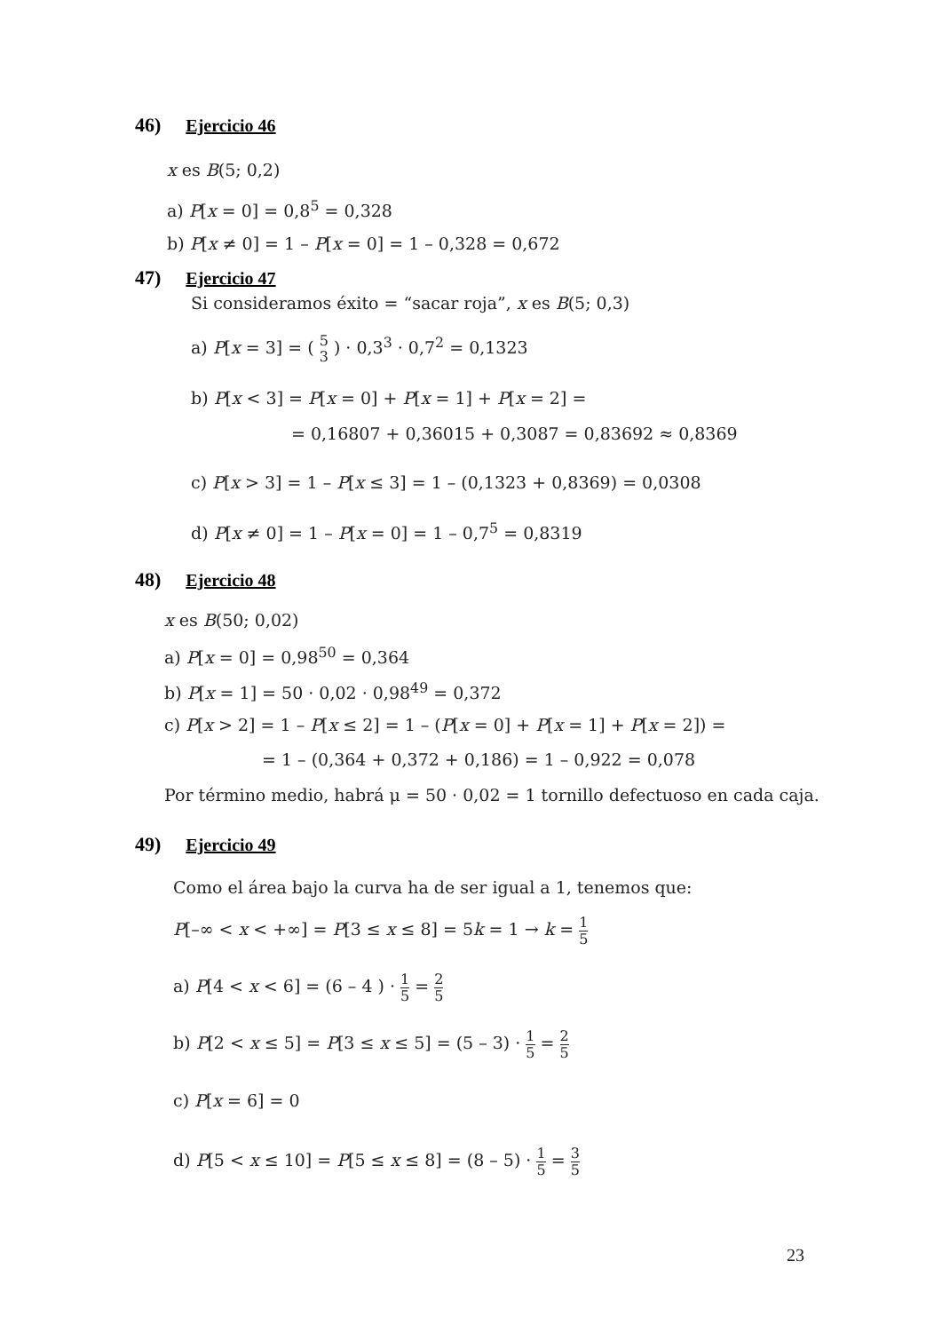46) Ejercicio 46
x es B(5; 0,2)
a) P[x = 0] = 0,8<sup>5</sup> = 0,328
b) P[x ≠ 0] = 1 – P[x = 0] = 1 – 0,328 = 0,672
47) Ejercicio 47
Si consideramos éxito = “sacar roja”, x es B(5; 0,3)
a) P[x = 3] = ( 5 3 ) · 0,3<sup>3</sup> · 0,7<sup>2</sup> = 0,1323
b) P[x < 3] = P[x = 0] + P[x = 1] + P[x = 2] =
= 0,16807 + 0,36015 + 0,3087 = 0,83692 ≈ 0,8369
c) P[x > 3] = 1 – P[x ≤ 3] = 1 – (0,1323 + 0,8369) = 0,0308
d) P[x ≠ 0] = 1 – P[x = 0] = 1 – 0,7<sup>5</sup> = 0,8319
48) Ejercicio 48
x es B(50; 0,02)
a) P[x = 0] = 0,98<sup>50</sup> = 0,364
b) P[x = 1] = 50 · 0,02 · 0,98<sup>49</sup> = 0,372
c) P[x > 2] = 1 – P[x ≤ 2] = 1 – (P[x = 0] + P[x = 1] + P[x = 2]) =
= 1 – (0,364 + 0,372 + 0,186) = 1 – 0,922 = 0,078
Por término medio, habrá μ = 50 · 0,02 = 1 tornillo defectuoso en cada caja.
49) Ejercicio 49
Como el área bajo la curva ha de ser igual a 1, tenemos que:
P[–∞ < x < +∞] = P[3 ≤ x ≤ 8] = 5k = 1 → k = 1 5
a) P[4 < x < 6] = (6 – 4 ) · 1 5 = 2 5
b) P[2 < x ≤ 5] = P[3 ≤ x ≤ 5] = (5 – 3) · 1 5 = 2 5
c) P[x = 6] = 0
d) P[5 < x ≤ 10] = P[5 ≤ x ≤ 8] = (8 – 5) · 1 5 = 3 5
23